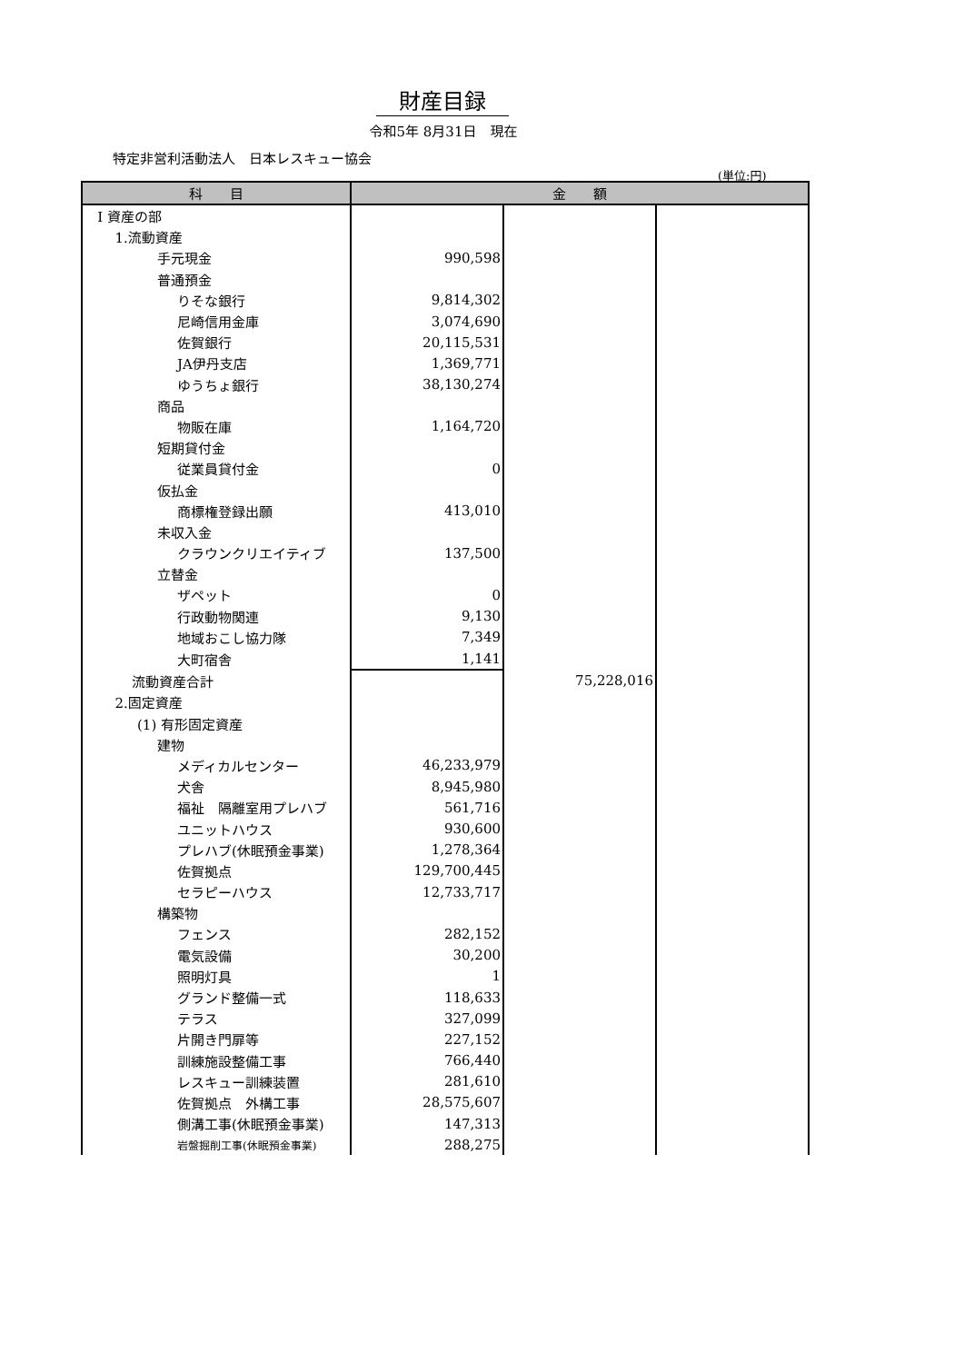財産目録
令和5年 8月31日　現在
特定非営利活動法人　日本レスキュー協会
(単位:円)
| 科 目 | 金 額 | | |
| --- | --- | --- | --- |
| Ⅰ 資産の部 | | | |
| 1.流動資産 | | | |
| 手元現金 | 990,598 | | |
| 普通預金 | | | |
| りそな銀行 | 9,814,302 | | |
| 尼崎信用金庫 | 3,074,690 | | |
| 佐賀銀行 | 20,115,531 | | |
| JA伊丹支店 | 1,369,771 | | |
| ゆうちょ銀行 | 38,130,274 | | |
| 商品 | | | |
| 物販在庫 | 1,164,720 | | |
| 短期貸付金 | | | |
| 従業員貸付金 | 0 | | |
| 仮払金 | | | |
| 商標権登録出願 | 413,010 | | |
| 未収入金 | | | |
| クラウンクリエイティブ | 137,500 | | |
| 立替金 | | | |
| ザペット | 0 | | |
| 行政動物関連 | 9,130 | | |
| 地域おこし協力隊 | 7,349 | | |
| 大町宿舎 | 1,141 | | |
| 流動資産合計 | | 75,228,016 | |
| 2.固定資産 | | | |
| (1) 有形固定資産 | | | |
| 建物 | | | |
| メディカルセンター | 46,233,979 | | |
| 犬舎 | 8,945,980 | | |
| 福祉 隔離室用プレハブ | 561,716 | | |
| ユニットハウス | 930,600 | | |
| プレハブ(休眠預金事業) | 1,278,364 | | |
| 佐賀拠点 | 129,700,445 | | |
| セラピーハウス | 12,733,717 | | |
| 構築物 | | | |
| フェンス | 282,152 | | |
| 電気設備 | 30,200 | | |
| 照明灯具 | 1 | | |
| グランド整備一式 | 118,633 | | |
| テラス | 327,099 | | |
| 片開き門扉等 | 227,152 | | |
| 訓練施設整備工事 | 766,440 | | |
| レスキュー訓練装置 | 281,610 | | |
| 佐賀拠点 外構工事 | 28,575,607 | | |
| 側溝工事(休眠預金事業) | 147,313 | | |
| 岩盤掘削工事(休眠預金事業) | 288,275 | | |